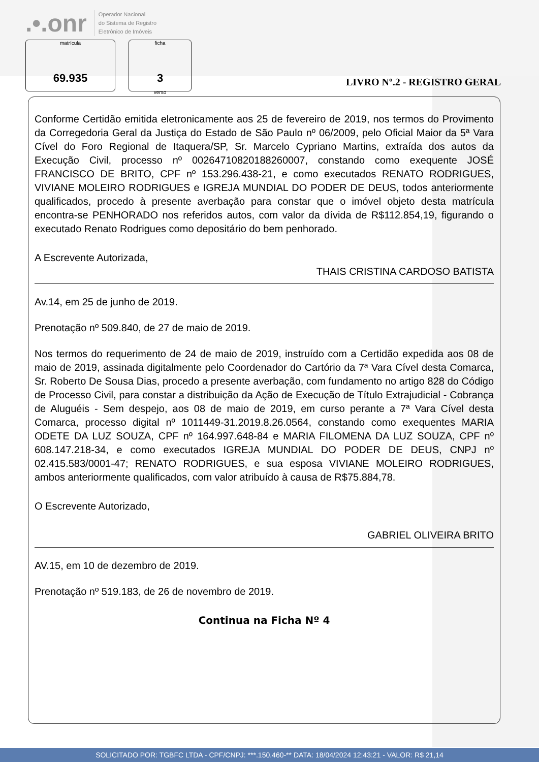.•.onr Operador Nacional
do Sistema de Registro
Eletrônico de Imóveis
matrícula
69.935
ficha
3
verso
LIVRO Nº.2 - REGISTRO GERAL
Conforme Certidão emitida eletronicamente aos 25 de fevereiro de 2019, nos termos do Provimento da Corregedoria Geral da Justiça do Estado de São Paulo nº 06/2009, pelo Oficial Maior da 5ª Vara Cível do Foro Regional de Itaquera/SP, Sr. Marcelo Cypriano Martins, extraída dos autos da Execução Civil, processo nº 00264710820188260007, constando como exequente JOSÉ FRANCISCO DE BRITO, CPF nº 153.296.438-21, e como executados RENATO RODRIGUES, VIVIANE MOLEIRO RODRIGUES e IGREJA MUNDIAL DO PODER DE DEUS, todos anteriormente qualificados, procedo à presente averbação para constar que o imóvel objeto desta matrícula encontra-se PENHORADO nos referidos autos, com valor da dívida de R$112.854,19, figurando o executado Renato Rodrigues como depositário do bem penhorado.
A Escrevente Autorizada,
THAIS CRISTINA CARDOSO BATISTA
Av.14, em 25 de junho de 2019.
Prenotação nº 509.840, de 27 de maio de 2019.
Nos termos do requerimento de 24 de maio de 2019, instruído com a Certidão expedida aos 08 de maio de 2019, assinada digitalmente pelo Coordenador do Cartório da 7ª Vara Cível desta Comarca, Sr. Roberto De Sousa Dias, procedo a presente averbação, com fundamento no artigo 828 do Código de Processo Civil, para constar a distribuição da Ação de Execução de Título Extrajudicial - Cobrança de Aluguéis - Sem despejo, aos 08 de maio de 2019, em curso perante a 7ª Vara Cível desta Comarca, processo digital nº 1011449-31.2019.8.26.0564, constando como exequentes MARIA ODETE DA LUZ SOUZA, CPF nº 164.997.648-84 e MARIA FILOMENA DA LUZ SOUZA, CPF nº 608.147.218-34, e como executados IGREJA MUNDIAL DO PODER DE DEUS, CNPJ nº 02.415.583/0001-47; RENATO RODRIGUES, e sua esposa VIVIANE MOLEIRO RODRIGUES, ambos anteriormente qualificados, com valor atribuído à causa de R$75.884,78.
O Escrevente Autorizado,
GABRIEL OLIVEIRA BRITO
AV.15, em 10 de dezembro de 2019.
Prenotação nº 519.183, de 26 de novembro de 2019.
Continua na Ficha Nº 4
SOLICITADO POR: TGBFC LTDA - CPF/CNPJ: ***.150.460-** DATA: 18/04/2024 12:43:21 - VALOR: R$ 21,14